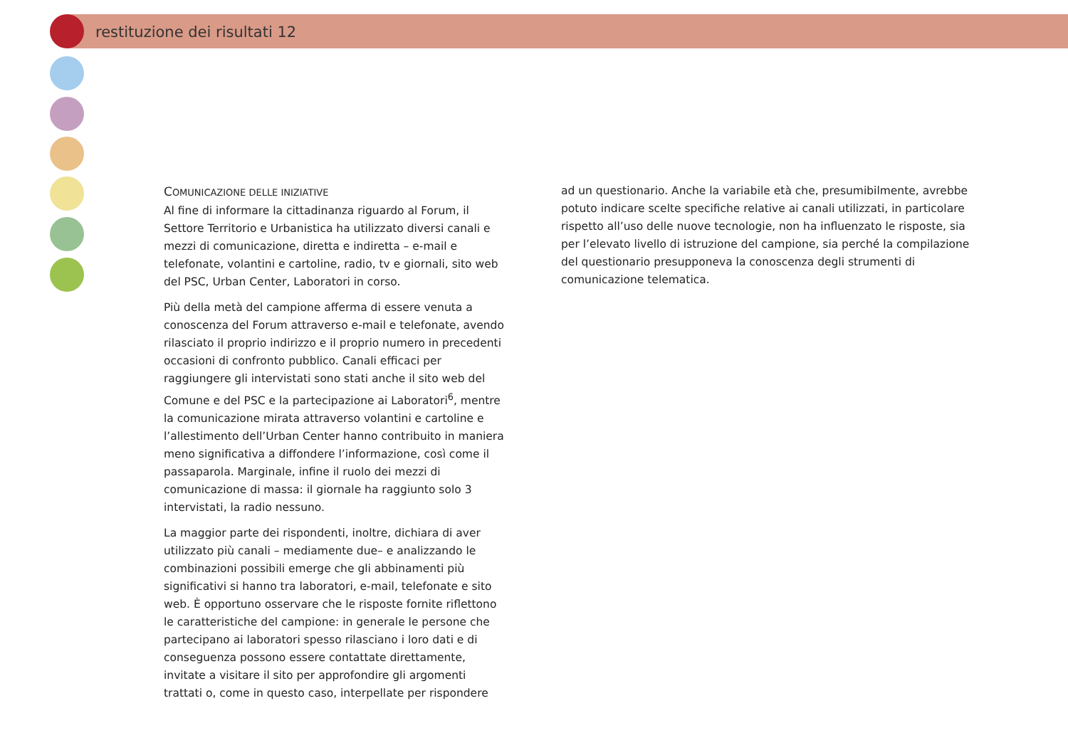restituzione dei risultati 12
COMUNICAZIONE DELLE INIZIATIVE
Al fine di informare la cittadinanza riguardo al Forum, il Settore Territorio e Urbanistica ha utilizzato diversi canali e mezzi di comunicazione, diretta e indiretta – e-mail e telefonate, volantini e cartoline, radio, tv e giornali, sito web del PSC, Urban Center, Laboratori in corso.
Più della metà del campione afferma di essere venuta a conoscenza del Forum attraverso e-mail e telefonate, avendo rilasciato il proprio indirizzo e il proprio numero in precedenti occasioni di confronto pubblico. Canali efficaci per raggiungere gli intervistati sono stati anche il sito web del Comune e del PSC e la partecipazione ai Laboratori<sup>6</sup>, mentre la comunicazione mirata attraverso volantini e cartoline e l’allestimento dell’Urban Center hanno contribuito in maniera meno significativa a diffondere l’informazione, così come il passaparola. Marginale, infine il ruolo dei mezzi di comunicazione di massa: il giornale ha raggiunto solo 3 intervistati, la radio nessuno.
La maggior parte dei rispondenti, inoltre, dichiara di aver utilizzato più canali – mediamente due– e analizzando le combinazioni possibili emerge che gli abbinamenti più significativi si hanno tra laboratori, e-mail, telefonate e sito web. È opportuno osservare che le risposte fornite riflettono le caratteristiche del campione: in generale le persone che partecipano ai laboratori spesso rilasciano i loro dati e di conseguenza possono essere contattate direttamente, invitate a visitare il sito per approfondire gli argomenti trattati o, come in questo caso, interpellate per rispondere
ad un questionario. Anche la variabile età che, presumibilmente, avrebbe potuto indicare scelte specifiche relative ai canali utilizzati, in particolare rispetto all’uso delle nuove tecnologie, non ha influenzato le risposte, sia per l’elevato livello di istruzione del campione, sia perché la compilazione del questionario presupponeva la conoscenza degli strumenti di comunicazione telematica.